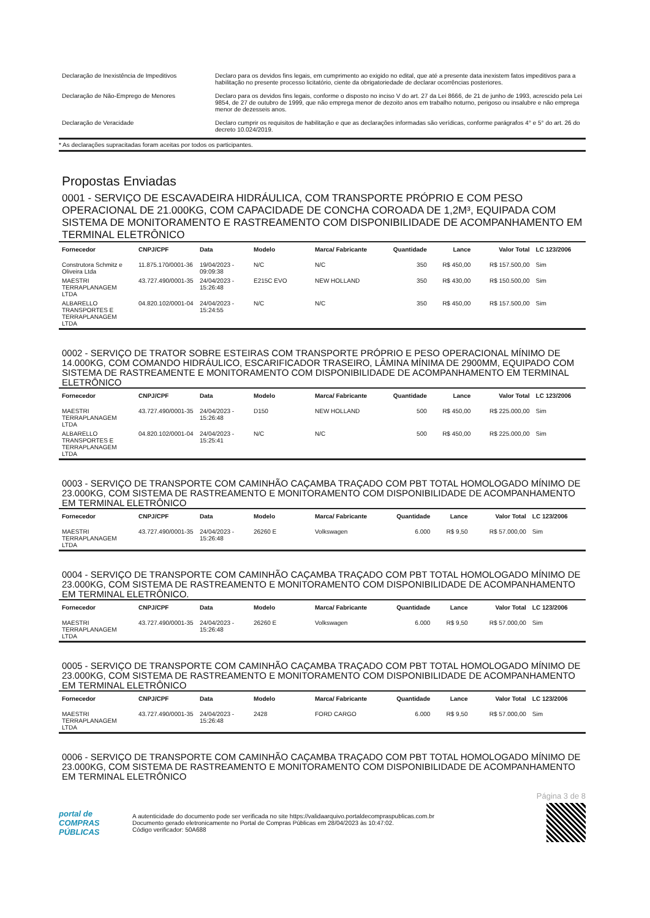| Declaração de Inexistência de Impeditivos | Declaro para os devidos fins legais, em cumprimento ao exigido no edital, que até a presente data inexistem fatos impeditivos para a habilitação no presente processo licitatório, ciente da obrigatoriedade de declarar ocorrências posteriores. |
| Declaração de Não-Emprego de Menores | Declaro para os devidos fins legais, conforme o disposto no inciso V do art. 27 da Lei 8666, de 21 de junho de 1993, acrescido pela Lei 9854, de 27 de outubro de 1999, que não emprega menor de dezoito anos em trabalho noturno, perigoso ou insalubre e não emprega menor de dezesseis anos. |
| Declaração de Veracidade | Declaro cumprir os requisitos de habilitação e que as declarações informadas são verídicas, conforme parágrafos 4° e 5° do art. 26 do decreto 10.024/2019. |
* As declarações supracitadas foram aceitas por todos os participantes.
Propostas Enviadas
0001 - SERVIÇO DE ESCAVADEIRA HIDRÁULICA, COM TRANSPORTE PRÓPRIO E COM PESO OPERACIONAL DE 21.000KG, COM CAPACIDADE DE CONCHA COROADA DE 1,2M³, EQUIPADA COM SISTEMA DE MONITORAMENTO E RASTREAMENTO COM DISPONIBILIDADE DE ACOMPANHAMENTO EM TERMINAL ELETRÔNICO
| Fornecedor | CNPJ/CPF | Data | Modelo | Marca/ Fabricante | Quantidade | Lance | Valor Total | LC 123/2006 |
| --- | --- | --- | --- | --- | --- | --- | --- | --- |
| Construtora Schmitz e Oliveira Ltda | 11.875.170/0001-36 | 19/04/2023 - 09:09:38 | N/C | N/C | 350 | R$ 450,00 | R$ 157.500,00 | Sim |
| MAESTRI TERRAPLANAGEM LTDA | 43.727.490/0001-35 | 24/04/2023 - 15:26:48 | E215C EVO | NEW HOLLAND | 350 | R$ 430,00 | R$ 150.500,00 | Sim |
| ALBARELLO TRANSPORTES E TERRAPLANAGEM LTDA | 04.820.102/0001-04 | 24/04/2023 - 15:24:55 | N/C | N/C | 350 | R$ 450,00 | R$ 157.500,00 | Sim |
0002 - SERVIÇO DE TRATOR SOBRE ESTEIRAS COM TRANSPORTE PRÓPRIO E PESO OPERACIONAL MÍNIMO DE 14.000KG, COM COMANDO HIDRÁULICO, ESCARIFICADOR TRASEIRO, LÂMINA MÍNIMA DE 2900MM, EQUIPADO COM SISTEMA DE RASTREAMENTE E MONITORAMENTO COM DISPONIBILIDADE DE ACOMPANHAMENTO EM TERMINAL ELETRÔNICO
| Fornecedor | CNPJ/CPF | Data | Modelo | Marca/ Fabricante | Quantidade | Lance | Valor Total | LC 123/2006 |
| --- | --- | --- | --- | --- | --- | --- | --- | --- |
| MAESTRI TERRAPLANAGEM LTDA | 43.727.490/0001-35 | 24/04/2023 - 15:26:48 | D150 | NEW HOLLAND | 500 | R$ 450,00 | R$ 225.000,00 | Sim |
| ALBARELLO TRANSPORTES E TERRAPLANAGEM LTDA | 04.820.102/0001-04 | 24/04/2023 - 15:25:41 | N/C | N/C | 500 | R$ 450,00 | R$ 225.000,00 | Sim |
0003 - SERVIÇO DE TRANSPORTE COM CAMINHÃO CAÇAMBA TRAÇADO COM PBT TOTAL HOMOLOGADO MÍNIMO DE 23.000KG, COM SISTEMA DE RASTREAMENTO E MONITORAMENTO COM DISPONIBILIDADE DE ACOMPANHAMENTO EM TERMINAL ELETRÔNICO
| Fornecedor | CNPJ/CPF | Data | Modelo | Marca/ Fabricante | Quantidade | Lance | Valor Total | LC 123/2006 |
| --- | --- | --- | --- | --- | --- | --- | --- | --- |
| MAESTRI TERRAPLANAGEM LTDA | 43.727.490/0001-35 | 24/04/2023 - 15:26:48 | 26260 E | Volkswagen | 6.000 | R$ 9,50 | R$ 57.000,00 | Sim |
0004 - SERVIÇO DE TRANSPORTE COM CAMINHÃO CAÇAMBA TRAÇADO COM PBT TOTAL HOMOLOGADO MÍNIMO DE 23.000KG, COM SISTEMA DE RASTREAMENTO E MONITORAMENTO COM DISPONIBILIDADE DE ACOMPANHAMENTO EM TERMINAL ELETRÔNICO.
| Fornecedor | CNPJ/CPF | Data | Modelo | Marca/ Fabricante | Quantidade | Lance | Valor Total | LC 123/2006 |
| --- | --- | --- | --- | --- | --- | --- | --- | --- |
| MAESTRI TERRAPLANAGEM LTDA | 43.727.490/0001-35 | 24/04/2023 - 15:26:48 | 26260 E | Volkswagen | 6.000 | R$ 9,50 | R$ 57.000,00 | Sim |
0005 - SERVIÇO DE TRANSPORTE COM CAMINHÃO CAÇAMBA TRAÇADO COM PBT TOTAL HOMOLOGADO MÍNIMO DE 23.000KG, COM SISTEMA DE RASTREAMENTO E MONITORAMENTO COM DISPONIBILIDADE DE ACOMPANHAMENTO EM TERMINAL ELETRÔNICO
| Fornecedor | CNPJ/CPF | Data | Modelo | Marca/ Fabricante | Quantidade | Lance | Valor Total | LC 123/2006 |
| --- | --- | --- | --- | --- | --- | --- | --- | --- |
| MAESTRI TERRAPLANAGEM LTDA | 43.727.490/0001-35 | 24/04/2023 - 15:26:48 | 2428 | FORD CARGO | 6.000 | R$ 9,50 | R$ 57.000,00 | Sim |
0006 - SERVIÇO DE TRANSPORTE COM CAMINHÃO CAÇAMBA TRAÇADO COM PBT TOTAL HOMOLOGADO MÍNIMO DE 23.000KG, COM SISTEMA DE RASTREAMENTO E MONITORAMENTO COM DISPONIBILIDADE DE ACOMPANHAMENTO EM TERMINAL ELETRÔNICO
Página 3 de 8
portal de
COMPRAS
PÚBLICAS
A autenticidade do documento pode ser verificada no site https://validaarquivo.portaldecompraspublicas.com.br
Documento gerado eletronicamente no Portal de Compras Públicas em 28/04/2023 às 10:47:02.
Código verificador: 50A688